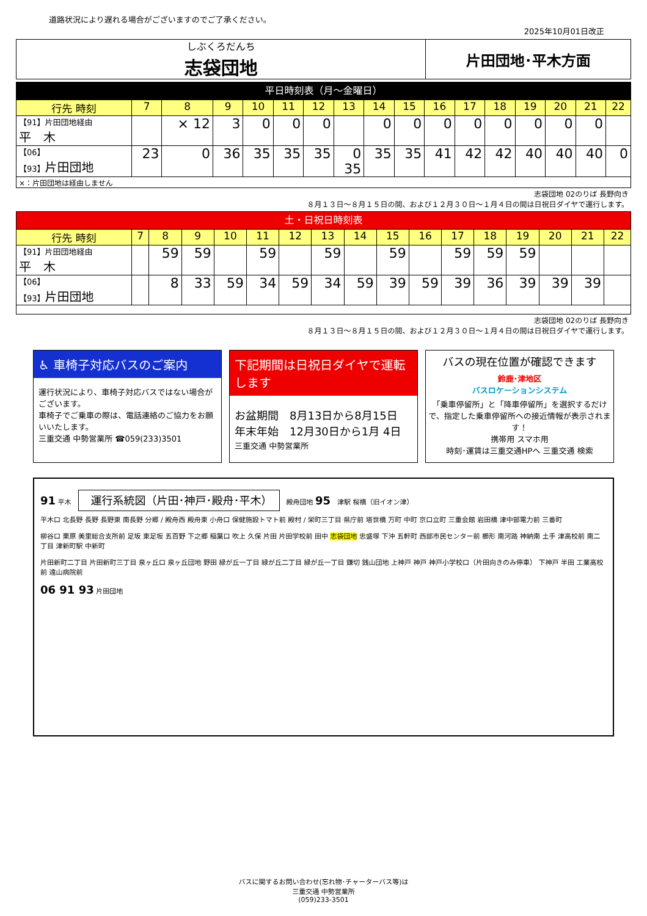道路状況により遅れる場合がございますのでご了承ください。
2025年10月01日改正
しぶくろだんち
志袋団地
片田団地･平木方面
| 平日時刻表（月～金曜日） | | | | | | | | | | | | | | | | |
| 行先 時刻 | 7 | 8 | 9 | 10 | 11 | 12 | 13 | 14 | 15 | 16 | 17 | 18 | 19 | 20 | 21 | 22 |
| 【91】片田団地経由 平 木 | | × 12 | 3 | 0 | 0 | 0 | | 0 | 0 | 0 | 0 | 0 | 0 | 0 | 0 | |
| 【06】 【93】 片田団地 | 23 | 0 | 36 | 35 | 35 | 35 | 0 35 | 35 | 35 | 41 | 42 | 42 | 40 | 40 | 40 | 0 |
| ×：片田団地は経由しません | | | | | | | | | | | | | | | | |
志袋団地 02のりば 長野向き
８月１３日～８月１５日の間、および１２月３０日～１月４日の間は日祝日ダイヤで運行します。
| 土・日祝日時刻表 | | | | | | | | | | | | | | | | |
| 行先 時刻 | 7 | 8 | 9 | 10 | 11 | 12 | 13 | 14 | 15 | 16 | 17 | 18 | 19 | 20 | 21 | 22 |
| 【91】片田団地経由 平 木 | | 59 | 59 | | 59 | | 59 | | 59 | | 59 | 59 | 59 | | | |
| 【06】 【93】 片田団地 | | 8 | 33 | 59 | 34 | 59 | 34 | 59 | 39 | 59 | 39 | 36 | 39 | 39 | 39 | |
志袋団地 02のりば 長野向き
８月１３日～８月１５日の間、および１２月３０日～１月４日の間は日祝日ダイヤで運行します。
♿ 車椅子対応バスのご案内
運行状況により、車椅子対応バスではない場合がございます。
車椅子でご乗車の際は、電話連絡のご協力をお願いいたします。
三重交通 中勢営業所 ☎059(233)3501
下記期間は日祝日ダイヤで運転します
お盆期間　8月13日から8月15日
年末年始　12月30日から1月 4日
三重交通 中勢営業所
バスの現在位置が確認できます
鈴鹿･津地区
バスロケーションシステム
「乗車停留所」と「降車停留所」を選択するだけで、指定した乗車停留所への接近情報が表示されます！
携帯用 スマホ用
時刻･運賃は三重交通HPへ 三重交通 検索
91 平木　運行系統図（片田･神戸･殿舟･平木）　殿舟団地 95　津駅 桜橋（旧イオン津）
平木口 北長野 長野 長野東 南長野 分郷 / 殿舟西 殿舟東 小舟口 保健施設トマト前 殿村 / 栄町三丁目 県庁前 塔世橋 万町 中町 京口立町 三重会館 岩田橋 津中部電力前 三番町
柳谷口 栗原 美里総合支所前 足坂 東足坂 五百野 下之郷 稲葉口 吹上 久保 片田 片田学校前 田中 志袋団地 忠盛塚 下沖 五軒町 西部市民センター前 櫛形 南河路 神納南 土手 津高校前 南二丁目 津新町駅 中新町
片田新町二丁目 片田新町三丁目 泉ヶ丘口 泉ヶ丘団地 野田 緑が丘一丁目 緑が丘二丁目 緑が丘一丁目 鎌切 銭山団地 上神戸 神戸 神戸小学校口（片田向きのみ停車） 下神戸 半田 工業高校前 遠山病院前
06 91 93 片田団地
バスに関するお問い合わせ(忘れ物･チャーターバス等)は
三重交通 中勢営業所
(059)233-3501